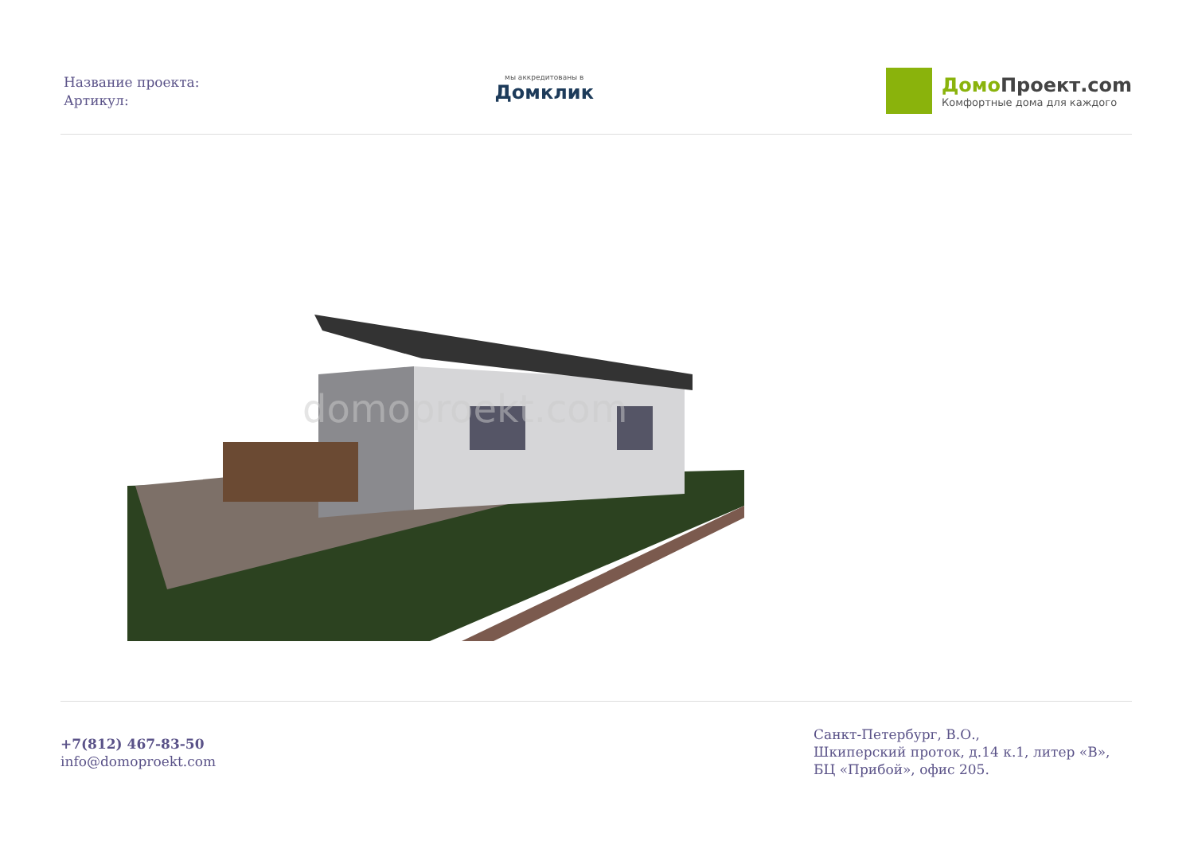Название проекта:
Артикул:
мы аккредитованы в
Домклик
Домо Проект.com
Комфортные дома для каждого
domoproekt.com
+7(812) 467-83-50
info@domoproekt.com
Санкт-Петербург, В.О.,
Шкиперский проток, д.14 к.1, литер «В»,
БЦ «Прибой», офис 205.